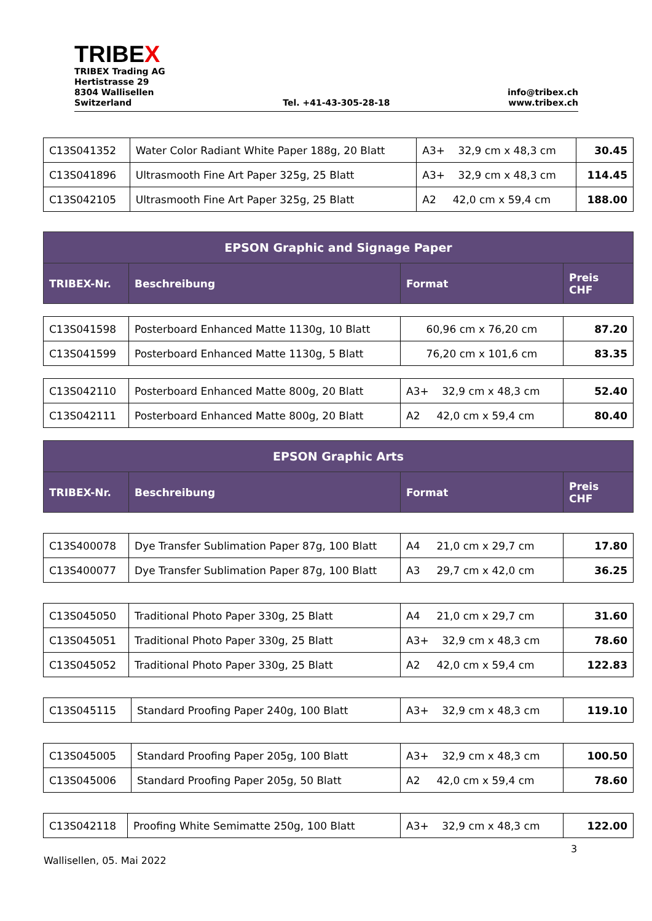TRIBEX
TRIBEX Trading AG
Hertistrasse 29
8304 Wallisellen
Switzerland
Tel. +41-43-305-28-18
info@tribex.ch
www.tribex.ch
| C13S041352 | Water Color Radiant White Paper 188g, 20 Blatt | A3+ 32,9 cm x 48,3 cm | 30.45 |
| C13S041896 | Ultrasmooth Fine Art Paper 325g, 25 Blatt | A3+ 32,9 cm x 48,3 cm | 114.45 |
| C13S042105 | Ultrasmooth Fine Art Paper 325g, 25 Blatt | A2 42,0 cm x 59,4 cm | 188.00 |
| EPSON Graphic and Signage Paper | | | |
| --- | --- | --- | --- |
| TRIBEX-Nr. | Beschreibung | Format | Preis CHF |
| C13S041598 | Posterboard Enhanced Matte 1130g, 10 Blatt | 60,96 cm x 76,20 cm | 87.20 |
| C13S041599 | Posterboard Enhanced Matte 1130g, 5 Blatt | 76,20 cm x 101,6 cm | 83.35 |
| C13S042110 | Posterboard Enhanced Matte 800g, 20 Blatt | A3+ 32,9 cm x 48,3 cm | 52.40 |
| C13S042111 | Posterboard Enhanced Matte 800g, 20 Blatt | A2 42,0 cm x 59,4 cm | 80.40 |
| EPSON Graphic Arts | | | |
| --- | --- | --- | --- |
| TRIBEX-Nr. | Beschreibung | Format | Preis CHF |
| C13S400078 | Dye Transfer Sublimation Paper 87g, 100 Blatt | A4 21,0 cm x 29,7 cm | 17.80 |
| C13S400077 | Dye Transfer Sublimation Paper 87g, 100 Blatt | A3 29,7 cm x 42,0 cm | 36.25 |
| C13S045050 | Traditional Photo Paper 330g, 25 Blatt | A4 21,0 cm x 29,7 cm | 31.60 |
| C13S045051 | Traditional Photo Paper 330g, 25 Blatt | A3+ 32,9 cm x 48,3 cm | 78.60 |
| C13S045052 | Traditional Photo Paper 330g, 25 Blatt | A2 42,0 cm x 59,4 cm | 122.83 |
| C13S045115 | Standard Proofing Paper 240g, 100 Blatt | A3+ 32,9 cm x 48,3 cm | 119.10 |
| C13S045005 | Standard Proofing Paper 205g, 100 Blatt | A3+ 32,9 cm x 48,3 cm | 100.50 |
| C13S045006 | Standard Proofing Paper 205g, 50 Blatt | A2 42,0 cm x 59,4 cm | 78.60 |
| C13S042118 | Proofing White Semimatte 250g, 100 Blatt | A3+ 32,9 cm x 48,3 cm | 122.00 |
3
Wallisellen, 05. Mai 2022